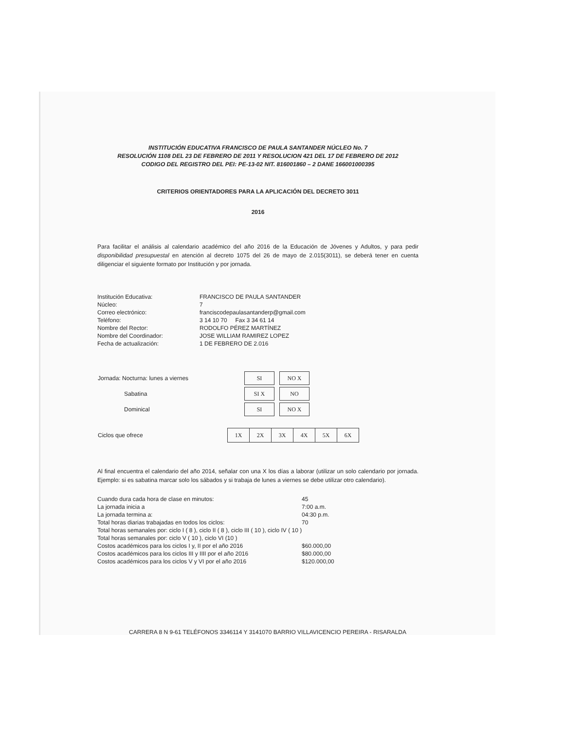INSTITUCIÓN EDUCATIVA FRANCISCO DE PAULA SANTANDER NÚCLEO No. 7
RESOLUCIÓN 1108 DEL 23 DE FEBRERO DE 2011 Y RESOLUCION 421 DEL 17 DE FEBRERO DE 2012
CODIGO DEL REGISTRO DEL PEI: PE-13-02 NIT. 816001860 – 2 DANE 166001000395
CRITERIOS ORIENTADORES PARA LA APLICACIÓN DEL DECRETO 3011
2016
Para facilitar el análisis al calendario académico del año 2016 de la Educación de Jóvenes y Adultos, y para pedir disponibilidad presupuestal en atención al decreto 1075 del 26 de mayo de 2.015(3011), se deberá tener en cuenta diligenciar el siguiente formato por Institución y por jornada.
| Institución Educativa: | FRANCISCO DE PAULA SANTANDER |
| Núcleo: | 7 |
| Correo electrónico: | franciscodepaulasantanderp@gmail.com |
| Teléfono: | 3 14 10 70 Fax 3 34 61 14 |
| Nombre del Rector: | RODOLFO PÉREZ MARTÍNEZ |
| Nombre del Coordinador: | JOSE WILLIAM RAMIREZ LOPEZ |
| Fecha de actualización: | 1 DE FEBRERO DE 2.016 |
| Jornada: Nocturna: lunes a viernes | SI | NO X |
| Sabatina | SI X | NO |
| Dominical | SI | NO X |
| Ciclos que ofrece | 1X | 2X | 3X | 4X | 5X | 6X |
Al final encuentra el calendario del año 2014, señalar con una X los días a laborar (utilizar un solo calendario por jornada. Ejemplo: si es sabatina marcar solo los sábados y si trabaja de lunes a viernes se debe utilizar otro calendario).
| Cuando dura cada hora de clase en minutos: | 45 |
| La jornada inicia a | 7:00 a.m. |
| La jornada termina a: | 04:30 p.m. |
| Total horas diarias trabajadas en todos los ciclos: | 70 |
| Total horas semanales por: ciclo I ( 8 ), ciclo II ( 8 ), ciclo III ( 10 ), ciclo IV ( 10 ) | |
| Total horas semanales por: ciclo V ( 10 ), ciclo VI (10 ) | |
| Costos académicos para los ciclos I y, II por el año 2016 | $60.000,00 |
| Costos académicos para los ciclos III y IIII por el año 2016 | $80.000,00 |
| Costos académicos para los ciclos V y VI por el año 2016 | $120.000,00 |
CARRERA 8 N 9-61 TELÉFONOS 3346114 Y 3141070 BARRIO VILLAVICENCIO PEREIRA - RISARALDA